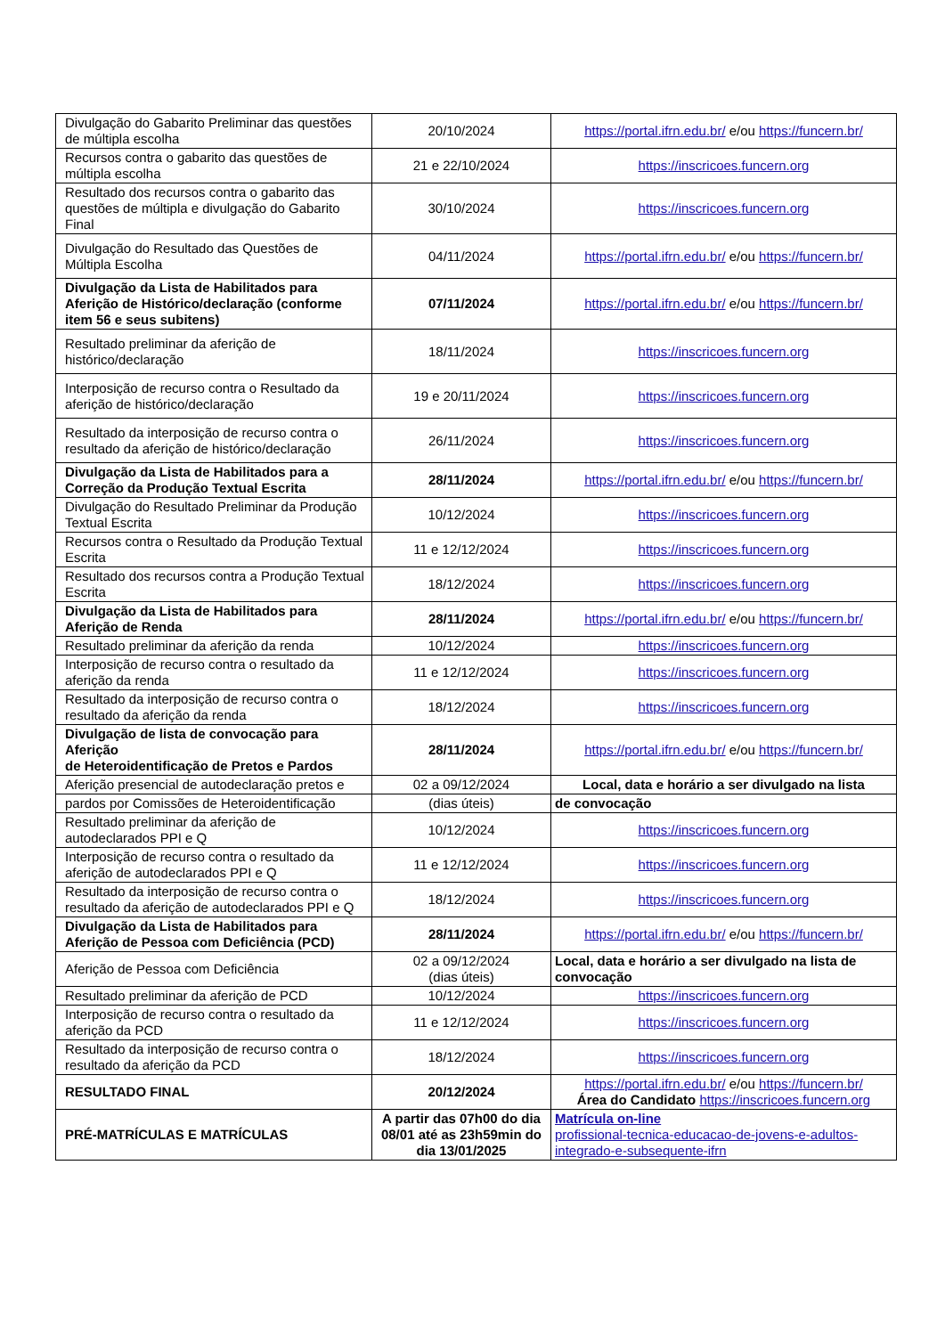| Divulgação do Gabarito Preliminar das questões de múltipla escolha | 20/10/2024 | https://portal.ifrn.edu.br/ e/ou https://funcern.br/ |
| Recursos contra o gabarito das questões de múltipla escolha | 21 e 22/10/2024 | https://inscricoes.funcern.org |
| Resultado dos recursos contra o gabarito das questões de múltipla e divulgação do Gabarito Final | 30/10/2024 | https://inscricoes.funcern.org |
| Divulgação do Resultado das Questões de Múltipla Escolha | 04/11/2024 | https://portal.ifrn.edu.br/ e/ou https://funcern.br/ |
| Divulgação da Lista de Habilitados para Aferição de Histórico/declaração (conforme item 56 e seus subitens) | 07/11/2024 | https://portal.ifrn.edu.br/ e/ou https://funcern.br/ |
| Resultado preliminar da aferição de histórico/declaração | 18/11/2024 | https://inscricoes.funcern.org |
| Interposição de recurso contra o Resultado da aferição de histórico/declaração | 19 e 20/11/2024 | https://inscricoes.funcern.org |
| Resultado da interposição de recurso contra o resultado da aferição de histórico/declaração | 26/11/2024 | https://inscricoes.funcern.org |
| Divulgação da Lista de Habilitados para a Correção da Produção Textual Escrita | 28/11/2024 | https://portal.ifrn.edu.br/ e/ou https://funcern.br/ |
| Divulgação do Resultado Preliminar da Produção Textual Escrita | 10/12/2024 | https://inscricoes.funcern.org |
| Recursos contra o Resultado da Produção Textual Escrita | 11 e 12/12/2024 | https://inscricoes.funcern.org |
| Resultado dos recursos contra a Produção Textual Escrita | 18/12/2024 | https://inscricoes.funcern.org |
| Divulgação da Lista de Habilitados para Aferição de Renda | 28/11/2024 | https://portal.ifrn.edu.br/ e/ou https://funcern.br/ |
| Resultado preliminar da aferição da renda | 10/12/2024 | https://inscricoes.funcern.org |
| Interposição de recurso contra o resultado da aferição da renda | 11 e 12/12/2024 | https://inscricoes.funcern.org |
| Resultado da interposição de recurso contra o resultado da aferição da renda | 18/12/2024 | https://inscricoes.funcern.org |
| Divulgação de lista de convocação para Aferição de Heteroidentificação de Pretos e Pardos | 28/11/2024 | https://portal.ifrn.edu.br/ e/ou https://funcern.br/ |
| Aferição presencial de autodeclaração pretos e | 02 a 09/12/2024 | Local, data e horário a ser divulgado na lista |
| pardos por Comissões de Heteroidentificação | (dias úteis) | de convocação |
| Resultado preliminar da aferição de autodeclarados PPI e Q | 10/12/2024 | https://inscricoes.funcern.org |
| Interposição de recurso contra o resultado da aferição de autodeclarados PPI e Q | 11 e 12/12/2024 | https://inscricoes.funcern.org |
| Resultado da interposição de recurso contra o resultado da aferição de autodeclarados PPI e Q | 18/12/2024 | https://inscricoes.funcern.org |
| Divulgação da Lista de Habilitados para Aferição de Pessoa com Deficiência (PCD) | 28/11/2024 | https://portal.ifrn.edu.br/ e/ou https://funcern.br/ |
| Aferição de Pessoa com Deficiência | 02 a 09/12/2024 (dias úteis) | Local, data e horário a ser divulgado na lista de convocação |
| Resultado preliminar da aferição de PCD | 10/12/2024 | https://inscricoes.funcern.org |
| Interposição de recurso contra o resultado da aferição da PCD | 11 e 12/12/2024 | https://inscricoes.funcern.org |
| Resultado da interposição de recurso contra o resultado da aferição da PCD | 18/12/2024 | https://inscricoes.funcern.org |
| RESULTADO FINAL | 20/12/2024 | https://portal.ifrn.edu.br/ e/ou https://funcern.br/ Área do Candidato https://inscricoes.funcern.org |
| PRÉ-MATRÍCULAS E MATRÍCULAS | A partir das 07h00 do dia 08/01 até as 23h59min do dia 13/01/2025 | Matrícula on-line profissional-tecnica-educacao-de-jovens-e-adultos-integrado-e-subsequente-ifrn |